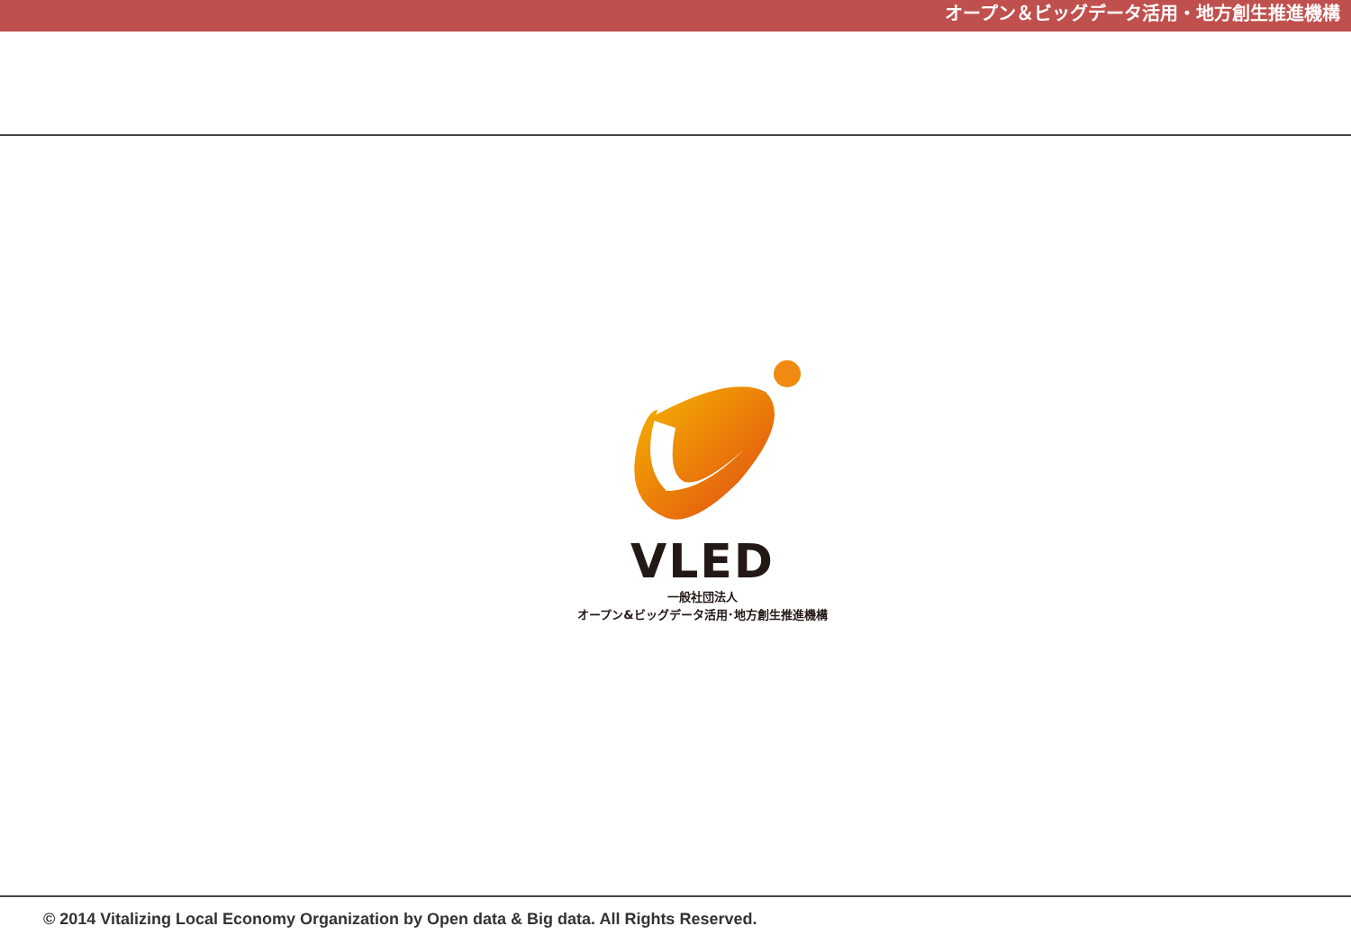オープン＆ビッグデータ活用・地方創生推進機構
VLED
一般社団法人
オープン&ビッグデータ活用･地方創生推進機構
© 2014 Vitalizing Local Economy Organization by Open data & Big data. All Rights Reserved.